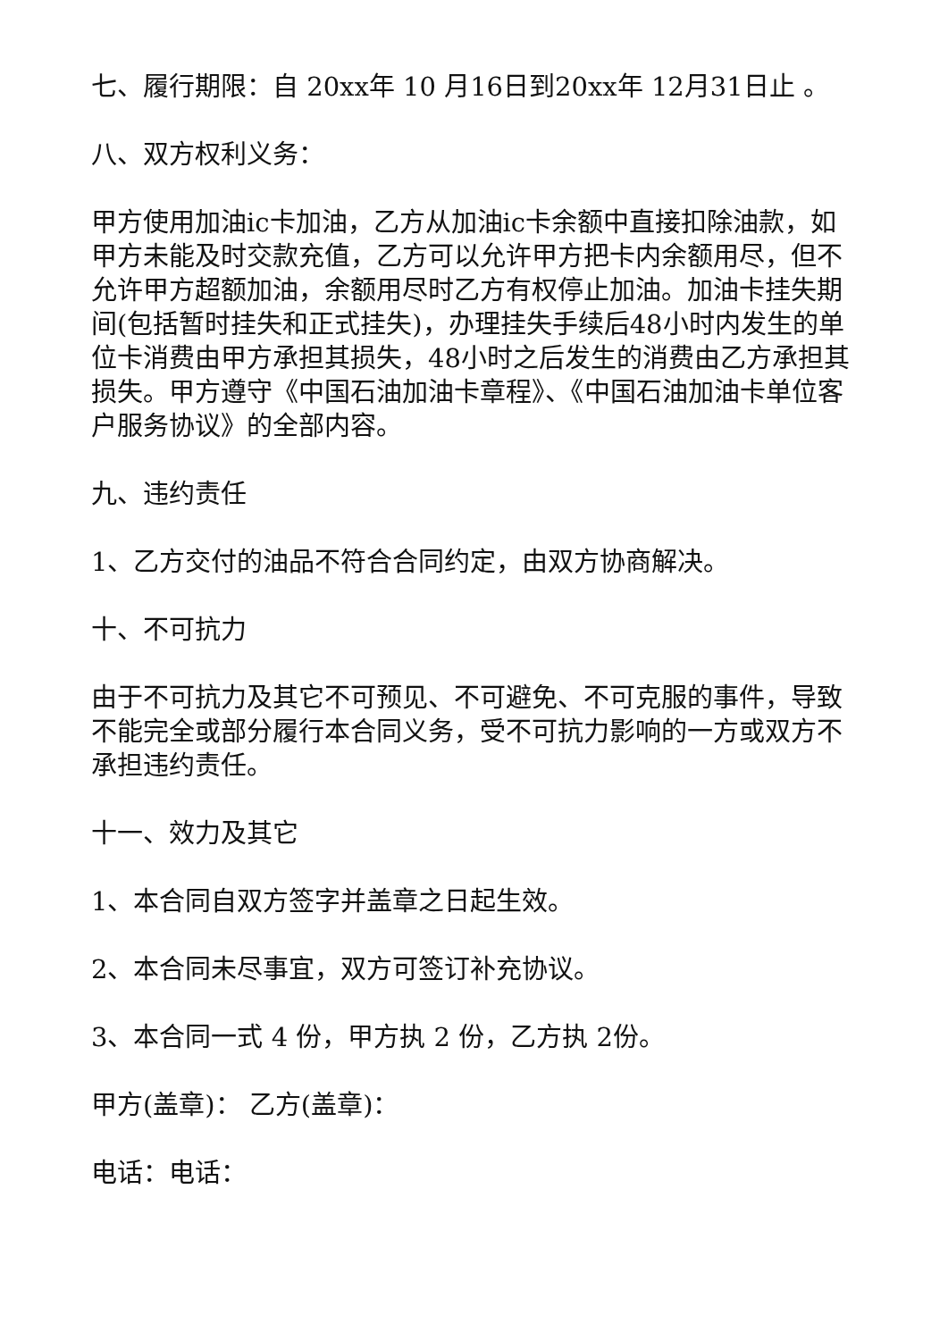七、履行期限：自 20xx年 10 月16日到20xx年 12月31日止 。
八、双方权利义务：
甲方使用加油ic卡加油，乙方从加油ic卡余额中直接扣除油款，如甲方未能及时交款充值，乙方可以允许甲方把卡内余额用尽，但不允许甲方超额加油，余额用尽时乙方有权停止加油。加油卡挂失期间(包括暂时挂失和正式挂失)，办理挂失手续后48小时内发生的单位卡消费由甲方承担其损失，48小时之后发生的消费由乙方承担其损失。甲方遵守《中国石油加油卡章程》、《中国石油加油卡单位客户服务协议》的全部内容。
九、违约责任
1、乙方交付的油品不符合合同约定，由双方协商解决。
十、不可抗力
由于不可抗力及其它不可预见、不可避免、不可克服的事件，导致不能完全或部分履行本合同义务，受不可抗力影响的一方或双方不承担违约责任。
十一、效力及其它
1、本合同自双方签字并盖章之日起生效。
2、本合同未尽事宜，双方可签订补充协议。
3、本合同一式 4 份，甲方执 2 份，乙方执 2份。
甲方(盖章)： 乙方(盖章)：
电话：电话：